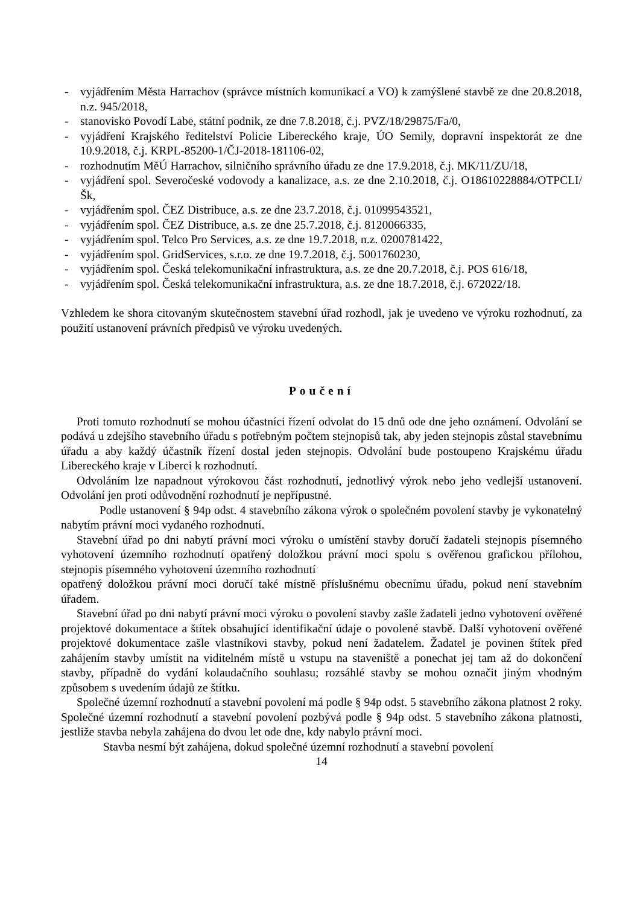- vyjádřením Města Harrachov (správce místních komunikací a VO) k zamýšlené stavbě ze dne 20.8.2018, n.z. 945/2018,
- stanovisko Povodí Labe, státní podnik, ze dne 7.8.2018, č.j. PVZ/18/29875/Fa/0,
- vyjádření Krajského ředitelství Policie Libereckého kraje, ÚO Semily, dopravní inspektorát ze dne 10.9.2018, č.j. KRPL-85200-1/ČJ-2018-181106-02,
- rozhodnutím MěÚ Harrachov, silničního správního úřadu ze dne 17.9.2018, č.j. MK/11/ZU/18,
- vyjádření spol. Severočeské vodovody a kanalizace, a.s. ze dne 2.10.2018, č.j. O18610228884/OTPCLI/Šk,
- vyjádřením spol. ČEZ Distribuce, a.s. ze dne 23.7.2018, č.j. 01099543521,
- vyjádřením spol. ČEZ Distribuce, a.s. ze dne 25.7.2018, č.j. 8120066335,
- vyjádřením spol. Telco Pro Services, a.s. ze dne 19.7.2018, n.z. 0200781422,
- vyjádřením spol. GridServices, s.r.o. ze dne 19.7.2018, č.j. 5001760230,
- vyjádřením spol. Česká telekomunikační infrastruktura, a.s. ze dne 20.7.2018, č.j. POS 616/18,
- vyjádřením spol. Česká telekomunikační infrastruktura, a.s. ze dne 18.7.2018, č.j. 672022/18.
Vzhledem ke shora citovaným skutečnostem stavební úřad rozhodl, jak je uvedeno ve výroku rozhodnutí, za použití ustanovení právních předpisů ve výroku uvedených.
Poučení
Proti tomuto rozhodnutí se mohou účastníci řízení odvolat do 15 dnů ode dne jeho oznámení. Odvolání se podává u zdejšího stavebního úřadu s potřebným počtem stejnopisů tak, aby jeden stejnopis zůstal stavebnímu úřadu a aby každý účastník řízení dostal jeden stejnopis. Odvolání bude postoupeno Krajskému úřadu Libereckého kraje v Liberci k rozhodnutí.
Odvoláním lze napadnout výrokovou část rozhodnutí, jednotlivý výrok nebo jeho vedlejší ustanovení. Odvolání jen proti odůvodnění rozhodnutí je nepřípustné.
Podle ustanovení § 94p odst. 4 stavebního zákona výrok o společném povolení stavby je vykonatelný nabytím právní moci vydaného rozhodnutí.
Stavební úřad po dni nabytí právní moci výroku o umístění stavby doručí žadateli stejnopis písemného vyhotovení územního rozhodnutí opatřený doložkou právní moci spolu s ověřenou grafickou přílohou, stejnopis písemného vyhotovení územního rozhodnutí
opatřený doložkou právní moci doručí také místně příslušnému obecnímu úřadu, pokud není stavebním úřadem.
Stavební úřad po dni nabytí právní moci výroku o povolení stavby zašle žadateli jedno vyhotovení ověřené projektové dokumentace a štítek obsahující identifikační údaje o povolené stavbě. Další vyhotovení ověřené projektové dokumentace zašle vlastníkovi stavby, pokud není žadatelem. Žadatel je povinen štítek před zahájením stavby umístit na viditelném místě u vstupu na staveniště a ponechat jej tam až do dokončení stavby, případně do vydání kolaudačního souhlasu; rozsáhlé stavby se mohou označit jiným vhodným způsobem s uvedením údajů ze štítku.
Společné územní rozhodnutí a stavební povolení má podle § 94p odst. 5 stavebního zákona platnost 2 roky. Společné územní rozhodnutí a stavební povolení pozbývá podle § 94p odst. 5 stavebního zákona platnosti, jestliže stavba nebyla zahájena do dvou let ode dne, kdy nabylo právní moci.
Stavba nesmí být zahájena, dokud společné územní rozhodnutí a stavební povolení
14